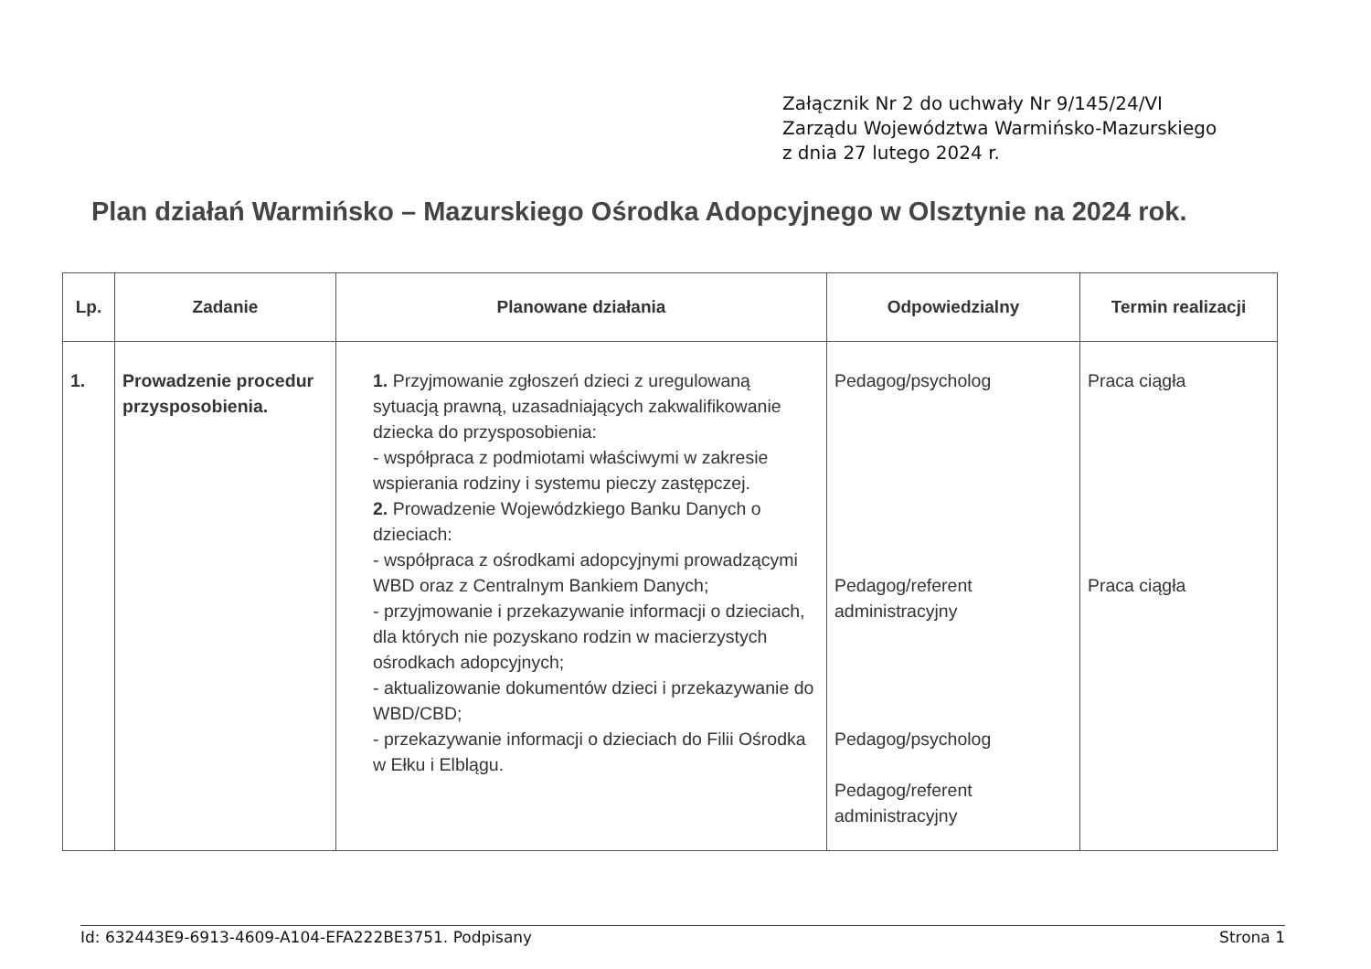Załącznik Nr 2 do uchwały Nr 9/145/24/VI
Zarządu Województwa Warmińsko-Mazurskiego
z dnia 27 lutego 2024 r.
Plan działań Warmińsko – Mazurskiego Ośrodka Adopcyjnego w Olsztynie na 2024 rok.
| Lp. | Zadanie | Planowane działania | Odpowiedzialny | Termin realizacji |
| --- | --- | --- | --- | --- |
| 1. | Prowadzenie procedur przysposobienia. | 1. Przyjmowanie zgłoszeń dzieci z uregulowaną sytuacją prawną, uzasadniających zakwalifikowanie dziecka do przysposobienia: - współpraca z podmiotami właściwymi w zakresie wspierania rodziny i systemu pieczy zastępczej. 2. Prowadzenie Wojewódzkiego Banku Danych o dzieciach: - współpraca z ośrodkami adopcyjnymi prowadzącymi WBD oraz z Centralnym Bankiem Danych; - przyjmowanie i przekazywanie informacji o dzieciach, dla których nie pozyskano rodzin w macierzystych ośrodkach adopcyjnych; - aktualizowanie dokumentów dzieci i przekazywanie do WBD/CBD; - przekazywanie informacji o dzieciach do Filii Ośrodka w Ełku i Elblągu. | Pedagog/psycholog Pedagog/referent administracyjny Pedagog/psycholog Pedagog/referent administracyjny | Praca ciągła Praca ciągła |
Id: 632443E9-6913-4609-A104-EFA222BE3751. Podpisany Strona 1